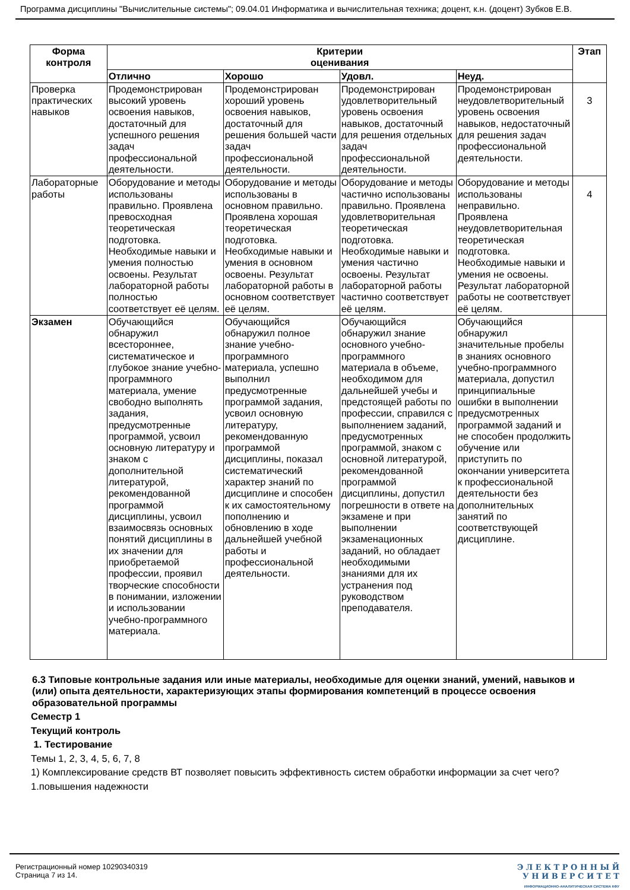Программа дисциплины "Вычислительные системы"; 09.04.01 Информатика и вычислительная техника; доцент, к.н. (доцент) Зубков Е.В.
| Форма контроля | Критерии оценивания | | | | Этап |
| --- | --- | --- | --- | --- | --- |
| | Отлично | Хорошо | Удовл. | Неуд. | |
| Проверка практических навыков | Продемонстрирован высокий уровень освоения навыков, достаточный для успешного решения задач профессиональной деятельности. | Продемонстрирован хороший уровень освоения навыков, достаточный для решения большей части задач профессиональной деятельности. | Продемонстрирован удовлетворительный уровень освоения навыков, достаточный для решения отдельных задач профессиональной деятельности. | Продемонстрирован неудовлетворительный уровень освоения навыков, недостаточный для решения задач профессиональной деятельности. | 3 |
| Лабораторные работы | Оборудование и методы использованы правильно. Проявлена превосходная теоретическая подготовка. Необходимые навыки и умения полностью освоены. Результат лабораторной работы полностью соответствует её целям. | Оборудование и методы использованы в основном правильно. Проявлена хорошая теоретическая подготовка. Необходимые навыки и умения в основном освоены. Результат лабораторной работы в основном соответствует её целям. | Оборудование и методы частично использованы правильно. Проявлена удовлетворительная теоретическая подготовка. Необходимые навыки и умения частично освоены. Результат лабораторной работы частично соответствует её целям. | Оборудование и методы использованы неправильно. Проявлена неудовлетворительная теоретическая подготовка. Необходимые навыки и умения не освоены. Результат лабораторной работы не соответствует её целям. | 4 |
| Экзамен | Обучающийся обнаружил всестороннее, систематическое и глубокое знание учебно-программного материала, умение свободно выполнять задания, предусмотренные программой, усвоил основную литературу и знаком с дополнительной литературой, рекомендованной программой дисциплины, усвоил взаимосвязь основных понятий дисциплины в их значении для приобретаемой профессии, проявил творческие способности в понимании, изложении и использовании учебно-программного материала. | Обучающийся обнаружил полное знание учебно-программного материала, успешно выполнил предусмотренные программой задания, усвоил основную литературу, рекомендованную программой дисциплины, показал систематический характер знаний по дисциплине и способен к их самостоятельному пополнению и обновлению в ходе дальнейшей учебной работы и профессиональной деятельности. | Обучающийся обнаружил знание основного учебно-программного материала в объеме, необходимом для дальнейшей учебы и предстоящей работы по профессии, справился с выполнением заданий, предусмотренных программой, знаком с основной литературой, рекомендованной программой дисциплины, допустил погрешности в ответе на экзамене и при выполнении экзаменационных заданий, но обладает необходимыми знаниями для их устранения под руководством преподавателя. | Обучающийся обнаружил значительные пробелы в знаниях основного учебно-программного материала, допустил принципиальные ошибки в выполнении предусмотренных программой заданий и не способен продолжить обучение или приступить по окончании университета к профессиональной деятельности без дополнительных занятий по соответствующей дисциплине. | |
6.3 Типовые контрольные задания или иные материалы, необходимые для оценки знаний, умений, навыков и (или) опыта деятельности, характеризующих этапы формирования компетенций в процессе освоения образовательной программы
Семестр 1
Текущий контроль
1. Тестирование
Темы 1, 2, 3, 4, 5, 6, 7, 8
1) Комплексирование средств ВТ позволяет повысить эффективность систем обработки информации за счет чего?
1.повышения надежности
Регистрационный номер 10290340319
Страница 7 из 14.
Э Л Е К Т Р О Н Н Ы Й
У Н И В Е Р С И Т Е Т
ИНФОРМАЦИОННО-АНАЛИТИЧЕСКАЯ СИСТЕМА КФУ